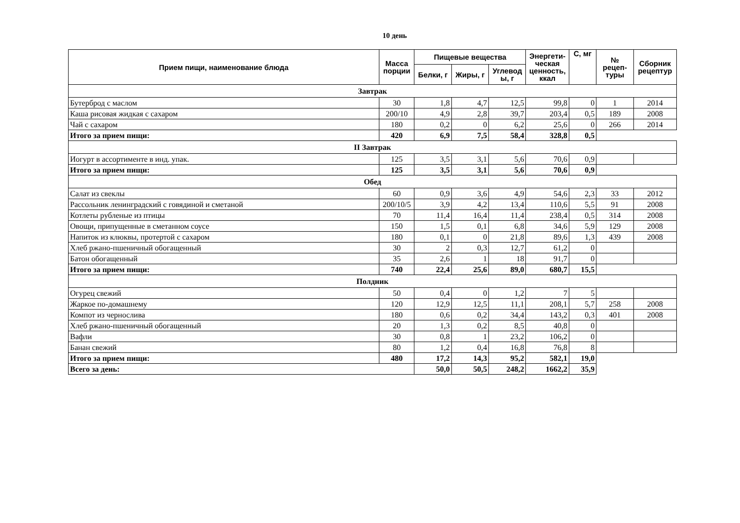10 день
| Прием пищи, наименование блюда | Масса порции | Пищевые вещества | | | Энергети-ческая ценность, ккал | С, мг | № рецеп-туры | Сборник рецептур |
| --- | --- | --- | --- | --- | --- | --- | --- | --- |
| | | Белки, г | Жиры, г | Углевод ы, г | | | | |
| Завтрак | | | | | | | | |
| Бутерброд с маслом | 30 | 1,8 | 4,7 | 12,5 | 99,8 | 0 | 1 | 2014 |
| Каша рисовая жидкая с сахаром | 200/10 | 4,9 | 2,8 | 39,7 | 203,4 | 0,5 | 189 | 2008 |
| Чай с сахаром | 180 | 0,2 | 0 | 6,2 | 25,6 | 0 | 266 | 2014 |
| Итого за прием пищи: | 420 | 6,9 | 7,5 | 58,4 | 328,8 | 0,5 | | |
| II Завтрак | | | | | | | | |
| Иогурт в ассортименте в инд. упак. | 125 | 3,5 | 3,1 | 5,6 | 70,6 | 0,9 | | |
| Итого за прием пищи: | 125 | 3,5 | 3,1 | 5,6 | 70,6 | 0,9 | | |
| Обед | | | | | | | | |
| Салат из свеклы | 60 | 0,9 | 3,6 | 4,9 | 54,6 | 2,3 | 33 | 2012 |
| Рассольник ленинградский с говядиной и сметаной | 200/10/5 | 3,9 | 4,2 | 13,4 | 110,6 | 5,5 | 91 | 2008 |
| Котлеты рубленые из птицы | 70 | 11,4 | 16,4 | 11,4 | 238,4 | 0,5 | 314 | 2008 |
| Овощи, припущенные в сметанном соусе | 150 | 1,5 | 0,1 | 6,8 | 34,6 | 5,9 | 129 | 2008 |
| Напиток из клюквы, протертой с сахаром | 180 | 0,1 | 0 | 21,8 | 89,6 | 1,3 | 439 | 2008 |
| Хлеб ржано-пшеничный обогащенный | 30 | 2 | 0,3 | 12,7 | 61,2 | 0 | | |
| Батон обогащенный | 35 | 2,6 | 1 | 18 | 91,7 | 0 | | |
| Итого за прием пищи: | 740 | 22,4 | 25,6 | 89,0 | 680,7 | 15,5 | | |
| Полдник | | | | | | | | |
| Огурец свежий | 50 | 0,4 | 0 | 1,2 | 7 | 5 | | |
| Жаркое по-домашнему | 120 | 12,9 | 12,5 | 11,1 | 208,1 | 5,7 | 258 | 2008 |
| Компот из чернослива | 180 | 0,6 | 0,2 | 34,4 | 143,2 | 0,3 | 401 | 2008 |
| Хлеб ржано-пшеничный обогащенный | 20 | 1,3 | 0,2 | 8,5 | 40,8 | 0 | | |
| Вафли | 30 | 0,8 | 1 | 23,2 | 106,2 | 0 | | |
| Банан свежий | 80 | 1,2 | 0,4 | 16,8 | 76,8 | 8 | | |
| Итого за прием пищи: | 480 | 17,2 | 14,3 | 95,2 | 582,1 | 19,0 | | |
| Всего за день: | | 50,0 | 50,5 | 248,2 | 1662,2 | 35,9 | | |